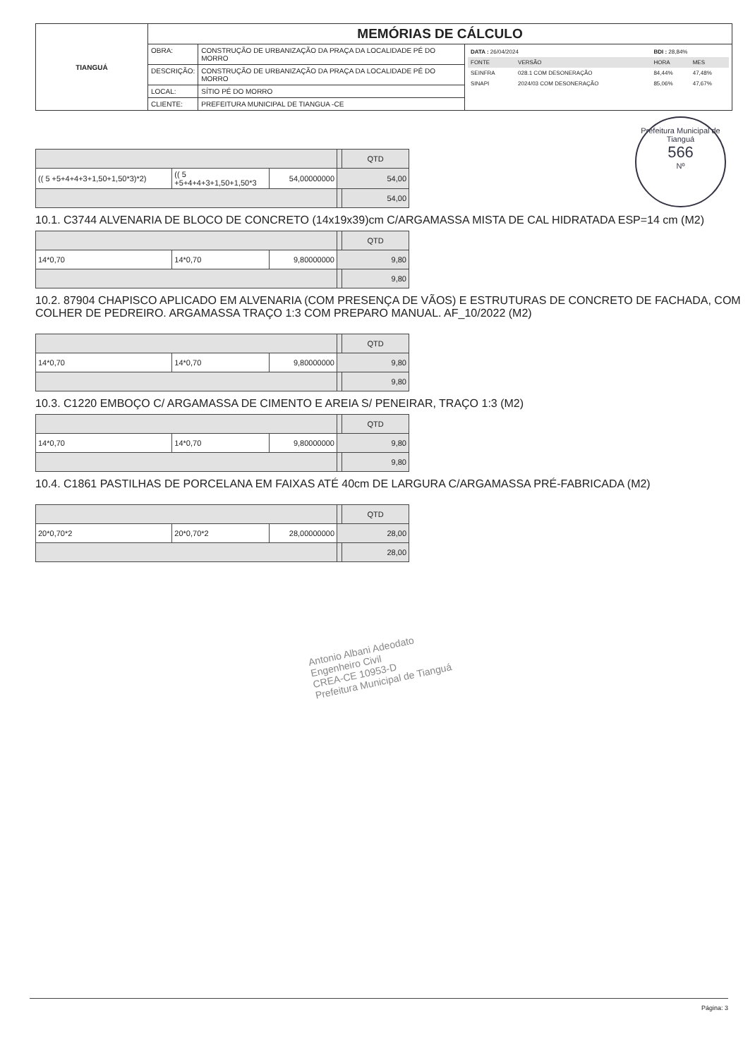| TIANGUÁ | MEMÓRIAS DE CÁLCULO | | |
| | OBRA: | CONSTRUÇÃO DE URBANIZAÇÃO DA PRAÇA DA LOCALIDADE PÉ DO MORRO | / DATA : 26/04/2024 / / BDI : 28,84% / / / FONTE / VERSÃO / HORA / MES / / SEINFRA / 028.1 COM DESONERAÇÃO / 84,44% / 47,48% / / SINAPI / 2024/03 COM DESONERAÇÃO / 85,06% / 47,67% / |
| | DESCRIÇÃO: | CONSTRUÇÃO DE URBANIZAÇÃO DA PRAÇA DA LOCALIDADE PÉ DO MORRO | |
| | LOCAL: | SÍTIO PÉ DO MORRO | |
| | CLIENTE: | PREFEITURA MUNICIPAL DE TIANGUA -CE | |
Prefeitura Municipal de Tianguá
566
Nº
| | | | | QTD |
| (( 5 +5+4+4+3+1,50+1,50*3)*2) | (( 5 +5+4+4+3+1,50+1,50*3 | 54,00000000 | 54,00 | |
| | | | | 54,00 |
10.1. C3744 ALVENARIA DE BLOCO DE CONCRETO (14x19x39)cm C/ARGAMASSA MISTA DE CAL HIDRATADA ESP=14 cm (M2)
| | | | | QTD |
| 14*0,70 | 14*0,70 | 9,80000000 | 9,80 | |
| | | | | 9,80 |
10.2. 87904 CHAPISCO APLICADO EM ALVENARIA (COM PRESENÇA DE VÃOS) E ESTRUTURAS DE CONCRETO DE FACHADA, COM COLHER DE PEDREIRO. ARGAMASSA TRAÇO 1:3 COM PREPARO MANUAL. AF_10/2022 (M2)
| | | | | QTD |
| 14*0,70 | 14*0,70 | 9,80000000 | 9,80 | |
| | | | | 9,80 |
10.3. C1220 EMBOÇO C/ ARGAMASSA DE CIMENTO E AREIA S/ PENEIRAR, TRAÇO 1:3 (M2)
| | | | | QTD |
| 14*0,70 | 14*0,70 | 9,80000000 | 9,80 | |
| | | | | 9,80 |
10.4. C1861 PASTILHAS DE PORCELANA EM FAIXAS ATÉ 40cm DE LARGURA C/ARGAMASSA PRÉ-FABRICADA (M2)
| | | | | QTD |
| 20*0,70*2 | 20*0,70*2 | 28,00000000 | 28,00 | |
| | | | | 28,00 |
Antonio Albani Adeodato
Engenheiro Civil
CREA-CE 10953-D
Prefeitura Municipal de Tianguá
Página: 3